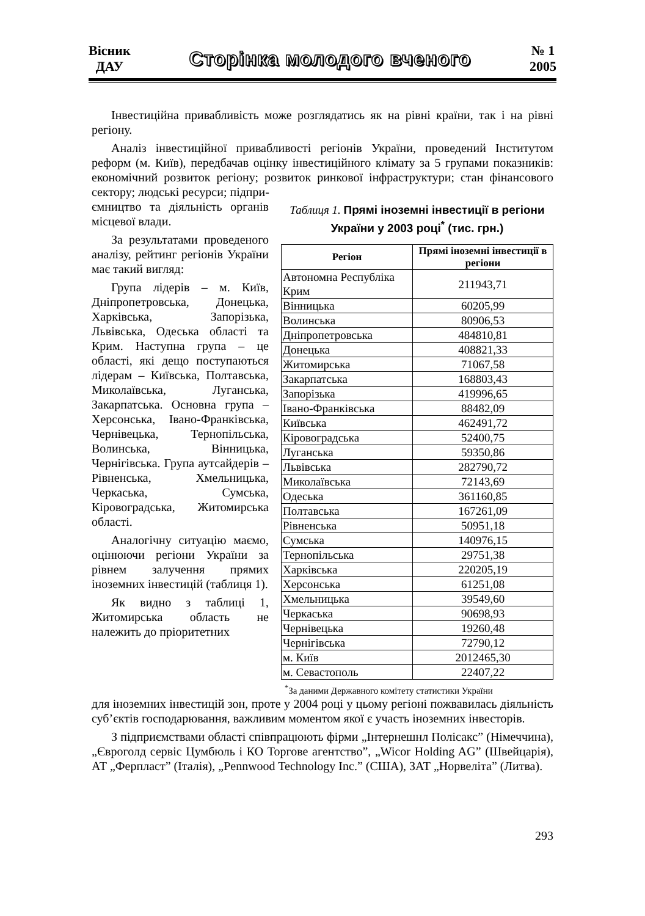Вісник
ДАУ
Сторінка молодого вченого
№ 1
2005
Інвестиційна привабливість може розглядатись як на рівні країни, так і на рівні регіону.
Аналіз інвестиційної привабливості регіонів України, проведений Інститутом реформ (м. Київ), передбачав оцінку інвестиційного клімату за 5 групами показників: економічний розвиток регіону; розвиток ринкової інфраструктури; стан фінансового сектору; людські ресурси; підпри-
ємництво та діяльність органів місцевої влади.
За результатами проведеного аналізу, рейтинг регіонів України має такий вигляд:
Група лідерів – м. Київ, Дніпропетровська, Донецька, Харківська, Запорізька, Львівська, Одеська області та Крим. Наступна група – це області, які дещо поступаються лідерам – Київська, Полтавська, Миколаївська, Луганська, Закарпатська. Основна група – Херсонська, Івано-Франківська, Чернівецька, Тернопільська, Волинська, Вінницька, Чернігівська. Група аутсайдерів – Рівненська, Хмельницька, Черкаська, Сумська, Кіровоградська, Житомирська області.
Аналогічну ситуацію маємо, оцінюючи регіони України за рівнем залучення прямих іноземних інвестицій (таблиця 1).
Як видно з таблиці 1, Житомирська область не належить до пріоритетних
Таблиця 1. Прямі іноземні інвестиції в регіони України у 2003 році<sup>*</sup> (тис. грн.)
| Регіон | Прямі іноземні інвестиції в регіони |
| --- | --- |
| Автономна Республіка Крим | 211943,71 |
| Вінницька | 60205,99 |
| Волинська | 80906,53 |
| Дніпропетровська | 484810,81 |
| Донецька | 408821,33 |
| Житомирська | 71067,58 |
| Закарпатська | 168803,43 |
| Запорізька | 419996,65 |
| Івано-Франківська | 88482,09 |
| Київська | 462491,72 |
| Кіровоградська | 52400,75 |
| Луганська | 59350,86 |
| Львівська | 282790,72 |
| Миколаївська | 72143,69 |
| Одеська | 361160,85 |
| Полтавська | 167261,09 |
| Рівненська | 50951,18 |
| Сумська | 140976,15 |
| Тернопільська | 29751,38 |
| Харківська | 220205,19 |
| Херсонська | 61251,08 |
| Хмельницька | 39549,60 |
| Черкаська | 90698,93 |
| Чернівецька | 19260,48 |
| Чернігівська | 72790,12 |
| м. Київ | 2012465,30 |
| м. Севастополь | 22407,22 |
<sup>*</sup> За даними Державного комітету статистики України
для іноземних інвестицій зон, проте у 2004 році у цьому регіоні пожвавилась діяльність суб’єктів господарювання, важливим моментом якої є участь іноземних інвесторів.
З підприємствами області співпрацюють фірми „Інтернешнл Полісакс” (Німеччина), „Євроголд сервіс Цумбюль і КО Торгове агентство”, „Wicor Holding AG” (Швейцарія), АТ „Ферпласт” (Італія), „Pennwood Technology Inc.” (США), ЗАТ „Норвеліта” (Литва).
293